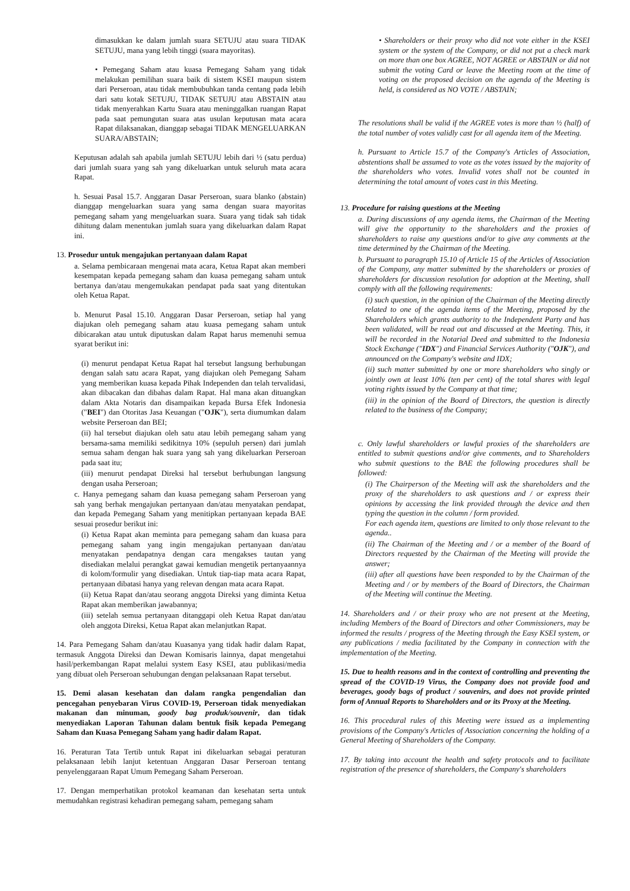dimasukkan ke dalam jumlah suara SETUJU atau suara TIDAK SETUJU, mana yang lebih tinggi (suara mayoritas).
• Pemegang Saham atau kuasa Pemegang Saham yang tidak melakukan pemilihan suara baik di sistem KSEI maupun sistem dari Perseroan, atau tidak membubuhkan tanda centang pada lebih dari satu kotak SETUJU, TIDAK SETUJU atau ABSTAIN atau tidak menyerahkan Kartu Suara atau meninggalkan ruangan Rapat pada saat pemungutan suara atas usulan keputusan mata acara Rapat dilaksanakan, dianggap sebagai TIDAK MENGELUARKAN SUARA/ABSTAIN;
Keputusan adalah sah apabila jumlah SETUJU lebih dari ½ (satu perdua) dari jumlah suara yang sah yang dikeluarkan untuk seluruh mata acara Rapat.
h. Sesuai Pasal 15.7. Anggaran Dasar Perseroan, suara blanko (abstain) dianggap mengeluarkan suara yang sama dengan suara mayoritas pemegang saham yang mengeluarkan suara. Suara yang tidak sah tidak dihitung dalam menentukan jumlah suara yang dikeluarkan dalam Rapat ini.
13. Prosedur untuk mengajukan pertanyaan dalam Rapat
a. Selama pembicaraan mengenai mata acara, Ketua Rapat akan memberi kesempatan kepada pemegang saham dan kuasa pemegang saham untuk bertanya dan/atau mengemukakan pendapat pada saat yang ditentukan oleh Ketua Rapat.
b. Menurut Pasal 15.10. Anggaran Dasar Perseroan, setiap hal yang diajukan oleh pemegang saham atau kuasa pemegang saham untuk dibicarakan atau untuk diputuskan dalam Rapat harus memenuhi semua syarat berikut ini:
(i) menurut pendapat Ketua Rapat hal tersebut langsung berhubungan dengan salah satu acara Rapat, yang diajukan oleh Pemegang Saham yang memberikan kuasa kepada Pihak Independen dan telah tervalidasi, akan dibacakan dan dibahas dalam Rapat. Hal mana akan dituangkan dalam Akta Notaris dan disampaikan kepada Bursa Efek Indonesia ("BEI") dan Otoritas Jasa Keuangan ("OJK"), serta diumumkan dalam website Perseroan dan BEI;
(ii) hal tersebut diajukan oleh satu atau lebih pemegang saham yang bersama-sama memiliki sedikitnya 10% (sepuluh persen) dari jumlah semua saham dengan hak suara yang sah yang dikeluarkan Perseroan pada saat itu;
(iii) menurut pendapat Direksi hal tersebut berhubungan langsung dengan usaha Perseroan;
c. Hanya pemegang saham dan kuasa pemegang saham Perseroan yang sah yang berhak mengajukan pertanyaan dan/atau menyatakan pendapat, dan kepada Pemegang Saham yang menitipkan pertanyaan kepada BAE sesuai prosedur berikut ini:
(i) Ketua Rapat akan meminta para pemegang saham dan kuasa para pemegang saham yang ingin mengajukan pertanyaan dan/atau menyatakan pendapatnya dengan cara mengakses tautan yang disediakan melalui perangkat gawai kemudian mengetik pertanyaannya di kolom/formulir yang disediakan. Untuk tiap-tiap mata acara Rapat, pertanyaan dibatasi hanya yang relevan dengan mata acara Rapat.
(ii) Ketua Rapat dan/atau seorang anggota Direksi yang diminta Ketua Rapat akan memberikan jawabannya;
(iii) setelah semua pertanyaan ditanggapi oleh Ketua Rapat dan/atau oleh anggota Direksi, Ketua Rapat akan melanjutkan Rapat.
14. Para Pemegang Saham dan/atau Kuasanya yang tidak hadir dalam Rapat, termasuk Anggota Direksi dan Dewan Komisaris lainnya, dapat mengetahui hasil/perkembangan Rapat melalui system Easy KSEI, atau publikasi/media yang dibuat oleh Perseroan sehubungan dengan pelaksanaan Rapat tersebut.
15. Demi alasan kesehatan dan dalam rangka pengendalian dan pencegahan penyebaran Virus COVID-19, Perseroan tidak menyediakan makanan dan minuman, goody bag produk/souvenir, dan tidak menyediakan Laporan Tahunan dalam bentuk fisik kepada Pemegang Saham dan Kuasa Pemegang Saham yang hadir dalam Rapat.
16. Peraturan Tata Tertib untuk Rapat ini dikeluarkan sebagai peraturan pelaksanaan lebih lanjut ketentuan Anggaran Dasar Perseroan tentang penyelenggaraan Rapat Umum Pemegang Saham Perseroan.
17. Dengan memperhatikan protokol keamanan dan kesehatan serta untuk memudahkan registrasi kehadiran pemegang saham, pemegang saham
• Shareholders or their proxy who did not vote either in the KSEI system or the system of the Company, or did not put a check mark on more than one box AGREE, NOT AGREE or ABSTAIN or did not submit the voting Card or leave the Meeting room at the time of voting on the proposed decision on the agenda of the Meeting is held, is considered as NO VOTE / ABSTAIN;
The resolutions shall be valid if the AGREE votes is more than ½ (half) of the total number of votes validly cast for all agenda item of the Meeting.
h. Pursuant to Article 15.7 of the Company's Articles of Association, abstentions shall be assumed to vote as the votes issued by the majority of the shareholders who votes. Invalid votes shall not be counted in determining the total amount of votes cast in this Meeting.
13. Procedure for raising questions at the Meeting
a. During discussions of any agenda items, the Chairman of the Meeting will give the opportunity to the shareholders and the proxies of shareholders to raise any questions and/or to give any comments at the time determined by the Chairman of the Meeting.
b. Pursuant to paragraph 15.10 of Article 15 of the Articles of Association of the Company, any matter submitted by the shareholders or proxies of shareholders for discussion resolution for adoption at the Meeting, shall comply with all the following requirements:
(i) such question, in the opinion of the Chairman of the Meeting directly related to one of the agenda items of the Meeting, proposed by the Shareholders which grants authority to the Independent Party and has been validated, will be read out and discussed at the Meeting. This, it will be recorded in the Notarial Deed and submitted to the Indonesia Stock Exchange ("IDX") and Financial Services Authority ("OJK"), and announced on the Company's website and IDX;
(ii) such matter submitted by one or more shareholders who singly or jointly own at least 10% (ten per cent) of the total shares with legal voting rights issued by the Company at that time;
(iii) in the opinion of the Board of Directors, the question is directly related to the business of the Company;
c. Only lawful shareholders or lawful proxies of the shareholders are entitled to submit questions and/or give comments, and to Shareholders who submit questions to the BAE the following procedures shall be followed:
(i) The Chairperson of the Meeting will ask the shareholders and the proxy of the shareholders to ask questions and / or express their opinions by accessing the link provided through the device and then typing the question in the column / form provided.
For each agenda item, questions are limited to only those relevant to the agenda..
(ii) The Chairman of the Meeting and / or a member of the Board of Directors requested by the Chairman of the Meeting will provide the answer;
(iii) after all questions have been responded to by the Chairman of the Meeting and / or by members of the Board of Directors, the Chairman of the Meeting will continue the Meeting.
14. Shareholders and / or their proxy who are not present at the Meeting, including Members of the Board of Directors and other Commissioners, may be informed the results / progress of the Meeting through the Easy KSEI system, or any publications / media facilitated by the Company in connection with the implementation of the Meeting.
15. Due to health reasons and in the context of controlling and preventing the spread of the COVID-19 Virus, the Company does not provide food and beverages, goody bags of product / souvenirs, and does not provide printed form of Annual Reports to Shareholders and or its Proxy at the Meeting.
16. This procedural rules of this Meeting were issued as a implementing provisions of the Company's Articles of Association concerning the holding of a General Meeting of Shareholders of the Company.
17. By taking into account the health and safety protocols and to facilitate registration of the presence of shareholders, the Company's shareholders